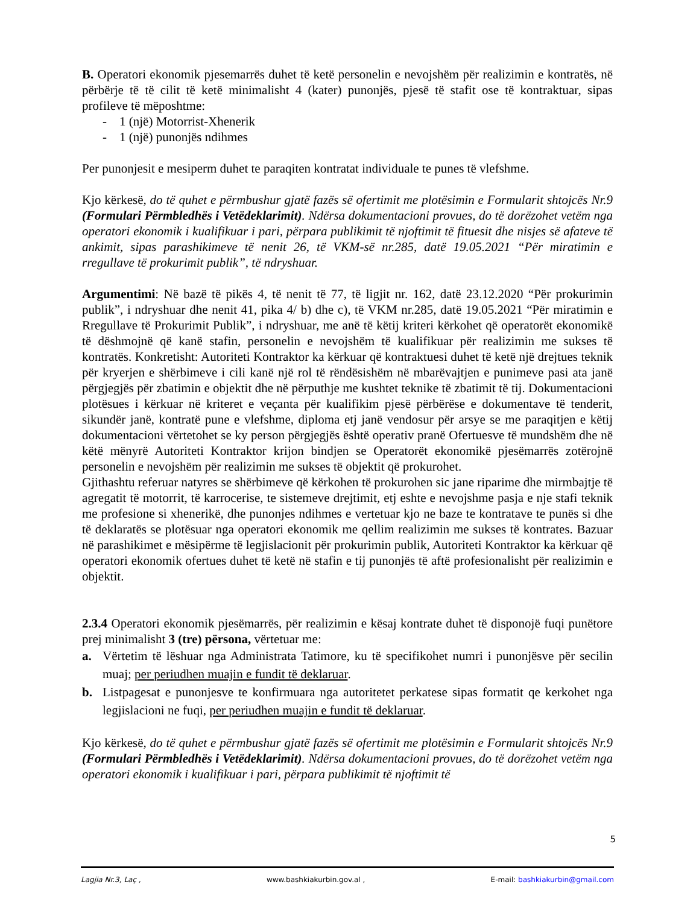B. Operatori ekonomik pjesemarrës duhet të ketë personelin e nevojshëm për realizimin e kontratës, në përbërje të të cilit të ketë minimalisht 4 (kater) punonjës, pjesë të stafit ose të kontraktuar, sipas profileve të mëposhtme:
- 1 (një) Motorrist-Xhenerik
- 1 (një) punonjës ndihmes
Per punonjesit e mesiperm duhet te paraqiten kontratat individuale te punes të vlefshme.
Kjo kërkesë, do të quhet e përmbushur gjatë fazës së ofertimit me plotësimin e Formularit shtojcës Nr.9 (Formulari Përmbledhës i Vetëdeklarimit). Ndërsa dokumentacioni provues, do të dorëzohet vetëm nga operatori ekonomik i kualifikuar i pari, përpara publikimit të njoftimit të fituesit dhe nisjes së afateve të ankimit, sipas parashikimeve të nenit 26, të VKM-së nr.285, datë 19.05.2021 “Për miratimin e rregullave të prokurimit publik”, të ndryshuar.
Argumentimi: Në bazë të pikës 4, të nenit të 77, të ligjit nr. 162, datë 23.12.2020 “Për prokurimin publik”, i ndryshuar dhe nenit 41, pika 4/ b) dhe c), të VKM nr.285, datë 19.05.2021 “Për miratimin e Rregullave të Prokurimit Publik”, i ndryshuar, me anë të këtij kriteri kërkohet që operatorët ekonomikë të dëshmojnë që kanë stafin, personelin e nevojshëm të kualifikuar për realizimin me sukses të kontratës. Konkretisht: Autoriteti Kontraktor ka kërkuar që kontraktuesi duhet të ketë një drejtues teknik për kryerjen e shërbimeve i cili kanë një rol të rëndësishëm në mbarëvajtjen e punimeve pasi ata janë përgjegjës për zbatimin e objektit dhe në përputhje me kushtet teknike të zbatimit të tij. Dokumentacioni plotësues i kërkuar në kriteret e veçanta për kualifikim pjesë përbërëse e dokumentave të tenderit, sikundër janë, kontratë pune e vlefshme, diploma etj janë vendosur për arsye se me paraqitjen e këtij dokumentacioni vërtetohet se ky person përgjegjës është operativ pranë Ofertuesve të mundshëm dhe në këtë mënyrë Autoriteti Kontraktor krijon bindjen se Operatorët ekonomikë pjesëmarrës zotërojnë personelin e nevojshëm për realizimin me sukses të objektit që prokurohet.
Gjithashtu referuar natyres se shërbimeve që kërkohen të prokurohen sic jane riparime dhe mirmbajtje të agregatit të motorrit, të karrocerise, te sistemeve drejtimit, etj eshte e nevojshme pasja e nje stafi teknik me profesione si xhenerikë, dhe punonjes ndihmes e vertetuar kjo ne baze te kontratave te punës si dhe të deklaratës se plotësuar nga operatori ekonomik me qellim realizimin me sukses të kontrates. Bazuar në parashikimet e mësipërme të legjislacionit për prokurimin publik, Autoriteti Kontraktor ka kërkuar që operatori ekonomik ofertues duhet të ketë në stafin e tij punonjës të aftë profesionalisht për realizimin e objektit.
2.3.4 Operatori ekonomik pjesëmarrës, për realizimin e kësaj kontrate duhet të disponojë fuqi punëtore prej minimalisht 3 (tre) përsona, vërtetuar me:
a. Vërtetim të lëshuar nga Administrata Tatimore, ku të specifikohet numri i punonjësve për secilin muaj; per periudhen muajin e fundit të deklaruar.
b. Listpagesat e punonjesve te konfirmuara nga autoritetet perkatese sipas formatit qe kerkohet nga legjislacioni ne fuqi, per periudhen muajin e fundit të deklaruar.
Kjo kërkesë, do të quhet e përmbushur gjatë fazës së ofertimit me plotësimin e Formularit shtojcës Nr.9 (Formulari Përmbledhës i Vetëdeklarimit). Ndërsa dokumentacioni provues, do të dorëzohet vetëm nga operatori ekonomik i kualifikuar i pari, përpara publikimit të njoftimit të
5
Lagjia Nr.3, Laç , www.bashkiakurbin.gov.al , E-mail: bashkiakurbin@gmail.com